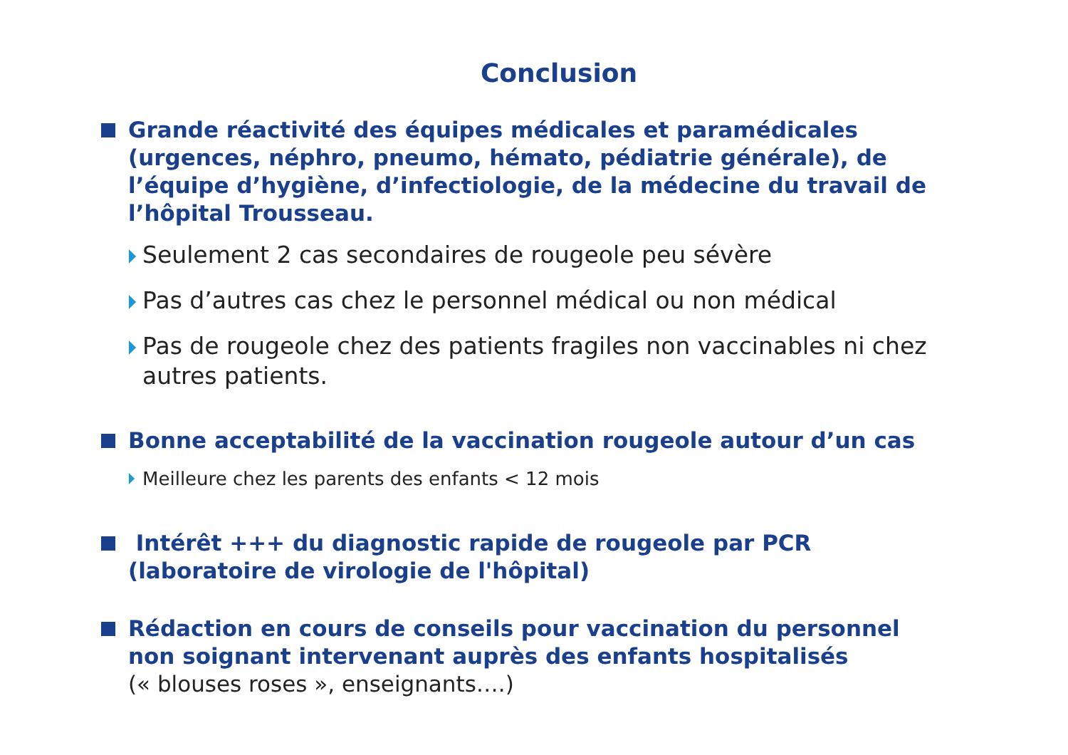Conclusion
Grande réactivité des équipes médicales et paramédicales (urgences, néphro, pneumo, hémato, pédiatrie générale), de l’équipe d’hygiène, d’infectiologie, de la médecine du travail de l’hôpital Trousseau.
Seulement 2 cas secondaires de rougeole peu sévère
Pas d’autres cas chez le personnel médical ou non médical
Pas de rougeole chez des patients fragiles non vaccinables ni chez autres patients.
Bonne acceptabilité de la vaccination rougeole autour d’un cas
Meilleure chez les parents des enfants < 12 mois
Intérêt +++ du diagnostic rapide de rougeole par PCR (laboratoire de virologie de l'hôpital)
Rédaction en cours de conseils pour vaccination du personnel non soignant intervenant auprès des enfants hospitalisés
(« blouses roses », enseignants….)